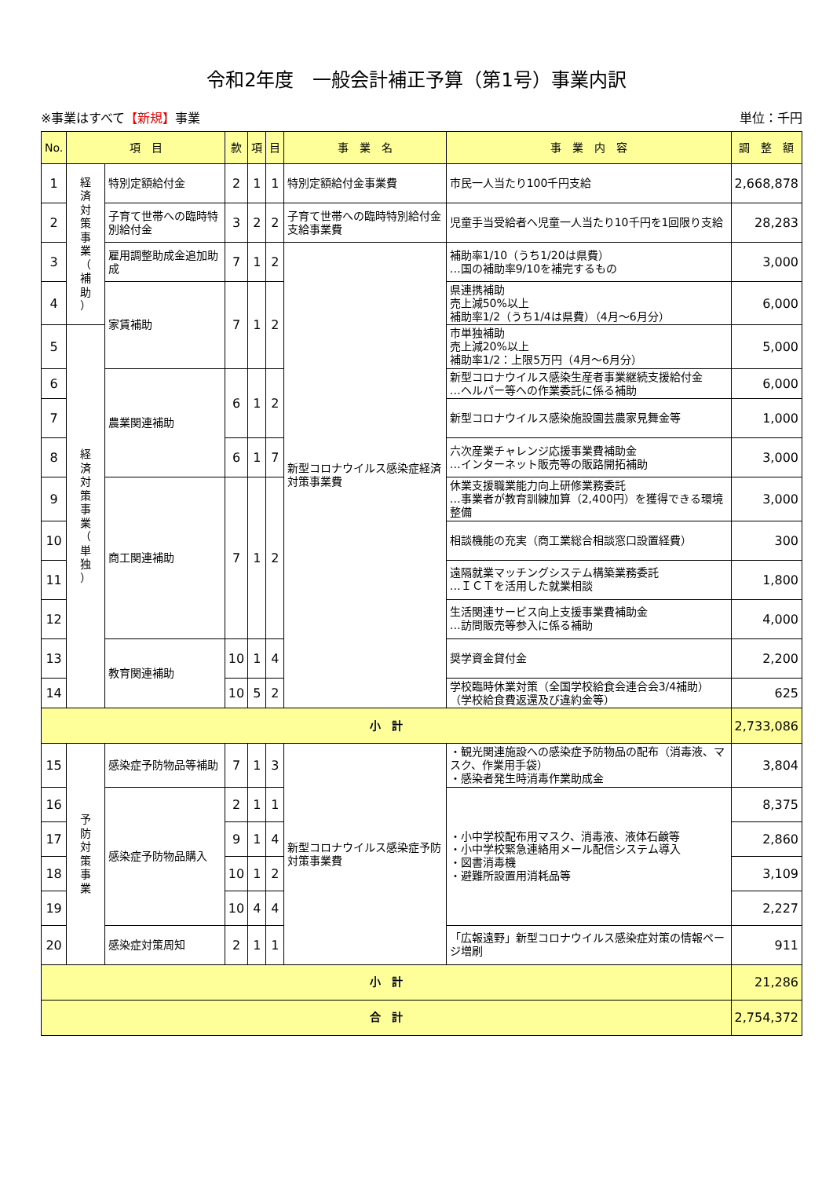令和2年度　一般会計補正予算（第1号）事業内訳
※事業はすべて【新規】事業 単位：千円
| No. | 項 目 | | 款 | 項 | 目 | 事 業 名 | 事 業 内 容 | 調 整 額 |
| --- | --- | --- | --- | --- | --- | --- | --- | --- |
| 1 | 経 済 対 策 事 業 （ 補 助 ） | 特別定額給付金 | 2 | 1 | 1 | 特別定額給付金事業費 | 市民一人当たり100千円支給 | 2,668,878 |
| 2 | | 子育て世帯への臨時特別給付金 | 3 | 2 | 2 | 子育て世帯への臨時特別給付金支給事業費 | 児童手当受給者へ児童一人当たり10千円を1回限り支給 | 28,283 |
| 3 | | 雇用調整助成金追加助成 | 7 | 1 | 2 | 新型コロナウイルス感染症経済対策事業費 | 補助率1/10（うち1/20は県費） …国の補助率9/10を補完するもの | 3,000 |
| 4 | | 家賃補助 | 7 | 1 | 2 | | 県連携補助 売上減50%以上 補助率1/2（うち1/4は県費）（4月～6月分） | 6,000 |
| 5 | 経 済 対 策 事 業 （ 単 独 ） | | | | | | 市単独補助 売上減20%以上 補助率1/2：上限5万円（4月～6月分） | 5,000 |
| 6 | | 農業関連補助 | 6 | 1 | 2 | | 新型コロナウイルス感染生産者事業継続支援給付金 …ヘルパー等への作業委託に係る補助 | 6,000 |
| 7 | | | | | | | 新型コロナウイルス感染施設園芸農家見舞金等 | 1,000 |
| 8 | | | 6 | 1 | 7 | | 六次産業チャレンジ応援事業費補助金 …インターネット販売等の販路開拓補助 | 3,000 |
| 9 | | 商工関連補助 | 7 | 1 | 2 | | 休業支援職業能力向上研修業務委託 …事業者が教育訓練加算（2,400円）を獲得できる環境整備 | 3,000 |
| 10 | | | | | | | 相談機能の充実（商工業総合相談窓口設置経費） | 300 |
| 11 | | | | | | | 遠隔就業マッチングシステム構築業務委託 …ＩＣＴを活用した就業相談 | 1,800 |
| 12 | | | | | | | 生活関連サービス向上支援事業費補助金 …訪問販売等参入に係る補助 | 4,000 |
| 13 | | 教育関連補助 | 10 | 1 | 4 | | 奨学資金貸付金 | 2,200 |
| 14 | | | 10 | 5 | 2 | | 学校臨時休業対策（全国学校給食会連合会3/4補助） （学校給食費返還及び違約金等） | 625 |
| 小 計 | | | | | | | | 2,733,086 |
| 15 | 予 防 対 策 事 業 | 感染症予防物品等補助 | 7 | 1 | 3 | 新型コロナウイルス感染症予防対策事業費 | ・観光関連施設への感染症予防物品の配布（消毒液、マスク、作業用手袋） ・感染者発生時消毒作業助成金 | 3,804 |
| 16 | | 感染症予防物品購入 | 2 | 1 | 1 | | ・小中学校配布用マスク、消毒液、液体石鹸等 ・小中学校緊急連絡用メール配信システム導入 ・図書消毒機 ・避難所設置用消耗品等 | 8,375 |
| 17 | | | 9 | 1 | 4 | | | 2,860 |
| 18 | | | 10 | 1 | 2 | | | 3,109 |
| 19 | | | 10 | 4 | 4 | | | 2,227 |
| 20 | | 感染症対策周知 | 2 | 1 | 1 | | 「広報遠野」新型コロナウイルス感染症対策の情報ページ増刷 | 911 |
| 小 計 | | | | | | | | 21,286 |
| 合 計 | | | | | | | | 2,754,372 |